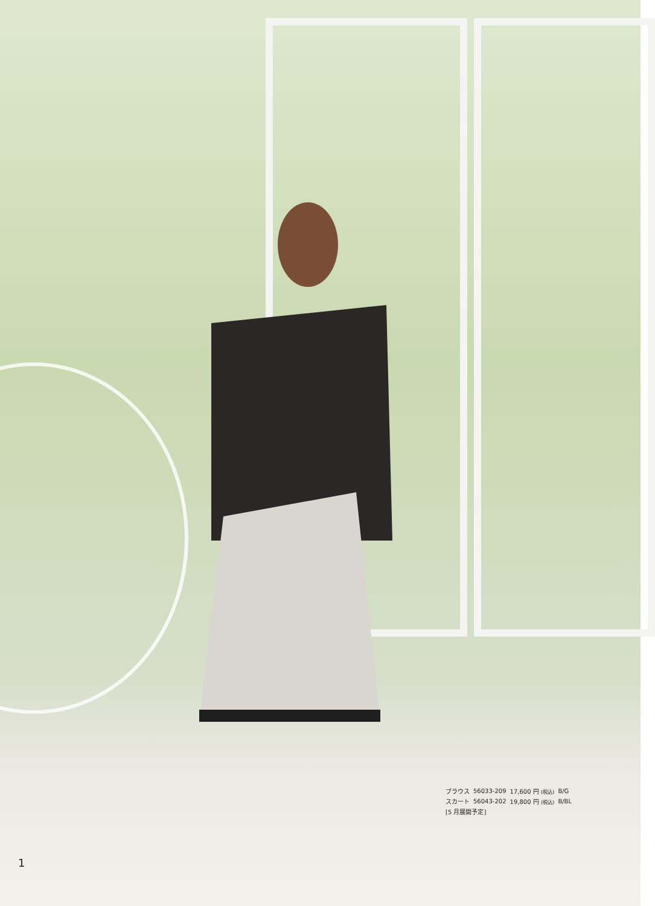| ブラウス | 56033-209 | 17,600 円 (税込) | B/G |
| スカート | 56043-202 | 19,800 円 (税込) | B/BL |
| [5 月展開予定] | | | |
1